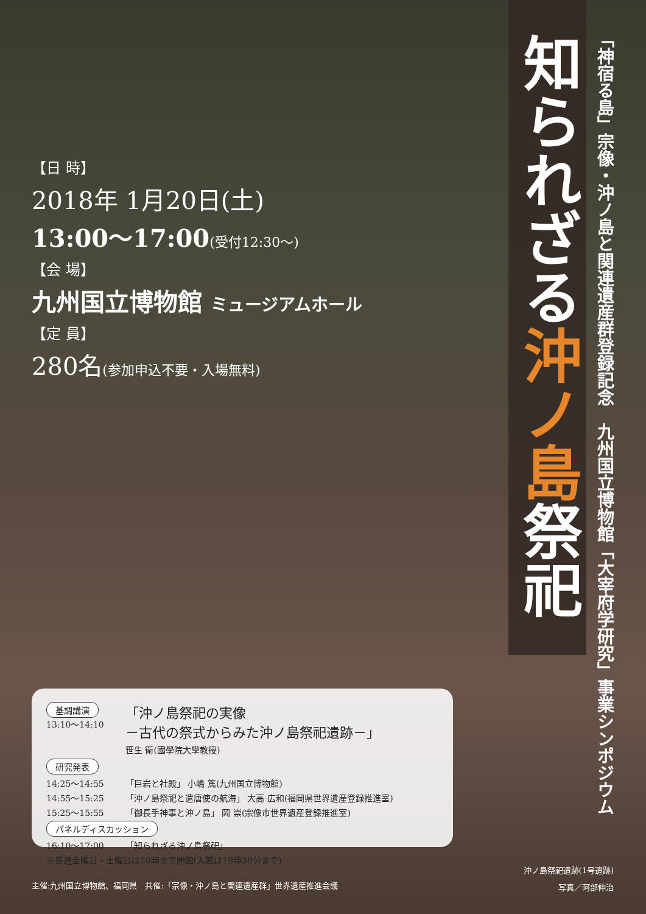【日 時】
2018年 1月20日(土)
13:00～17:00(受付12:30～)
【会 場】
九州国立博物館 ミュージアムホール
【定 員】
280名(参加申込不要・入場無料)
知られざる沖ノ島祭祀
「神宿る島」宗像・沖ノ島と関連遺産群登録記念　九州国立博物館「大宰府学研究」事業シンポジウム
基調講演
13:10～14:10
「沖ノ島祭祀の実像
－古代の祭式からみた沖ノ島祭祀遺跡－」
笹生 衛(國學院大學教授)
研究発表
14:25～14:55 「巨岩と社殿」 小嶋 篤(九州国立博物館)
14:55～15:25 「沖ノ島祭祀と遣唐使の航海」 大高 広和(福岡県世界遺産登録推進室)
15:25～15:55 「御長手神事と沖ノ島」 岡 崇(宗像市世界遺産登録推進室)
パネルディスカッション
16:10～17:00 「知られざる沖ノ島祭祀」
※毎週金曜日・土曜日は20時まで開館(入館は19時30分まで)
沖ノ島祭祀遺跡(1号遺跡)
写真／阿部伸治
主催:九州国立博物館、福岡県　共催:「宗像・沖ノ島と関連遺産群」世界遺産推進会議